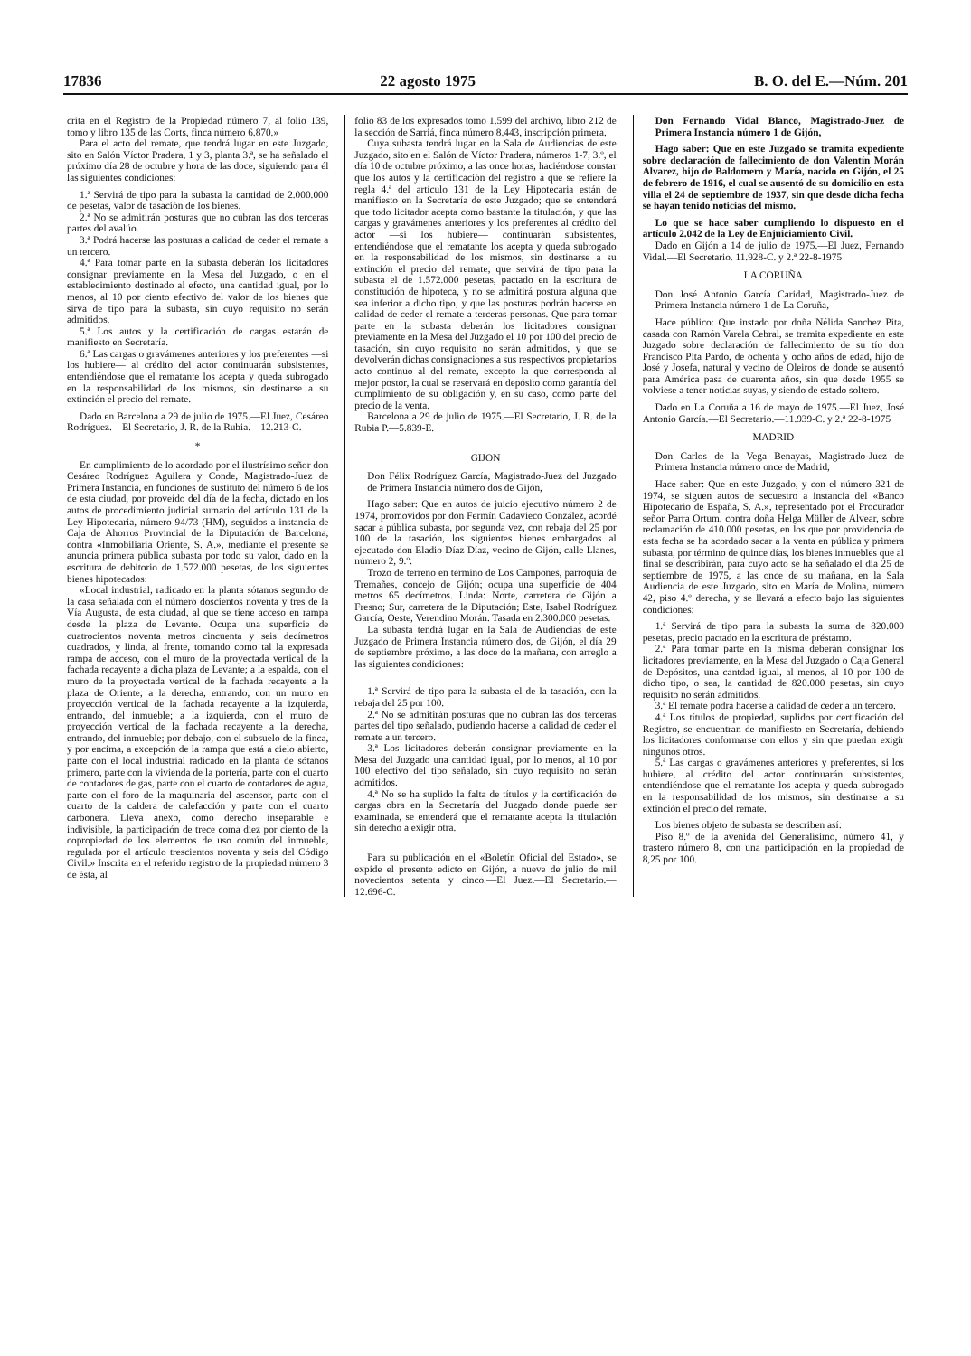17836 22 agosto 1975 B. O. del E.—Núm. 201
crita en el Registro de la Propiedad número 7, al folio 139, tomo y libro 135 de las Corts, finca número 6.870.»
Para el acto del remate, que tendrá lugar en este Juzgado, sito en Salón Víctor Pradera, 1 y 3, planta 3.ª, se ha señalado el próximo día 28 de octubre y hora de las doce, siguiendo para él las siguientes condiciones:
1.ª Servirá de tipo para la subasta la cantidad de 2.000.000 de pesetas, valor de tasación de los bienes.
2.ª No se admitirán posturas que no cubran las dos terceras partes del avalúo.
3.ª Podrá hacerse las posturas a calidad de ceder el remate a un tercero.
4.ª Para tomar parte en la subasta deberán los licitadores consignar previamente en la Mesa del Juzgado, o en el establecimiento destinado al efecto, una cantidad igual, por lo menos, al 10 por ciento efectivo del valor de los bienes que sirva de tipo para la subasta, sin cuyo requisito no serán admitidos.
5.ª Los autos y la certificación de cargas estarán de manifiesto en Secretaría.
6.ª Las cargas o gravámenes anteriores y los preferentes —si los hubiere— al crédito del actor continuarán subsistentes, entendiéndose que el rematante los acepta y queda subrogado en la responsabilidad de los mismos, sin destinarse a su extinción el precio del remate.
Dado en Barcelona a 29 de julio de 1975.—El Juez, Cesáreo Rodríguez.—El Secretario, J. R. de la Rubia.—12.213-C.
*
En cumplimiento de lo acordado por el ilustrísimo señor don Cesáreo Rodríguez Aguilera y Conde, Magistrado-Juez de Primera Instancia, en funciones de sustituto del número 6 de los de esta ciudad, por proveído del día de la fecha, dictado en los autos de procedimiento judicial sumario del artículo 131 de la Ley Hipotecaria, número 94/73 (HM), seguidos a instancia de Caja de Ahorros Provincial de la Diputación de Barcelona, contra «Inmobiliaria Oriente, S. A.», mediante el presente se anuncia primera pública subasta por todo su valor, dado en la escritura de debitorio de 1.572.000 pesetas, de los siguientes bienes hipotecados:
«Local industrial, radicado en la planta sótanos segundo de la casa señalada con el número doscientos noventa y tres de la Vía Augusta, de esta ciudad, al que se tiene acceso en rampa desde la plaza de Levante. Ocupa una superficie de cuatrocientos noventa metros cincuenta y seis decímetros cuadrados, y linda, al frente, tomando como tal la expresada rampa de acceso, con el muro de la proyectada vertical de la fachada recayente a dicha plaza de Levante; a la espalda, con el muro de la proyectada vertical de la fachada recayente a la plaza de Oriente; a la derecha, entrando, con un muro en proyección vertical de la fachada recayente a la izquierda, entrando, del inmueble; a la izquierda, con el muro de proyección vertical de la fachada recayente a la derecha, entrando, del inmueble; por debajo, con el subsuelo de la finca, y por encima, a excepción de la rampa que está a cielo abierto, parte con el local industrial radicado en la planta de sótanos primero, parte con la vivienda de la portería, parte con el cuarto de contadores de gas, parte con el cuarto de contadores de agua, parte con el foro de la maquinaria del ascensor, parte con el cuarto de la caldera de calefacción y parte con el cuarto carbonera. Lleva anexo, como derecho inseparable e indivisible, la participación de trece coma diez por ciento de la copropiedad de los elementos de uso común del inmueble, regulada por el artículo trescientos noventa y seis del Código Civil.» Inscrita en el referido registro de la propiedad número 3 de ésta, al
folio 83 de los expresados tomo 1.599 del archivo, libro 212 de la sección de Sarriá, finca número 8.443, inscripción primera.
Cuya subasta tendrá lugar en la Sala de Audiencias de este Juzgado, sito en el Salón de Víctor Pradera, números 1-7, 3.º, el día 10 de octubre próximo, a las once horas, haciéndose constar que los autos y la certificación del registro a que se refiere la regla 4.ª del artículo 131 de la Ley Hipotecaria están de manifiesto en la Secretaría de este Juzgado; que se entenderá que todo licitador acepta como bastante la titulación, y que las cargas y gravámenes anteriores y los preferentes al crédito del actor —si los hubiere— continuarán subsistentes, entendiéndose que el rematante los acepta y queda subrogado en la responsabilidad de los mismos, sin destinarse a su extinción el precio del remate; que servirá de tipo para la subasta el de 1.572.000 pesetas, pactado en la escritura de constitución de hipoteca, y no se admitirá postura alguna que sea inferior a dicho tipo, y que las posturas podrán hacerse en calidad de ceder el remate a terceras personas. Que para tomar parte en la subasta deberán los licitadores consignar previamente en la Mesa del Juzgado el 10 por 100 del precio de tasación, sin cuyo requisito no serán admitidos, y que se devolverán dichas consignaciones a sus respectivos propietarios acto continuo al del remate, excepto la que corresponda al mejor postor, la cual se reservará en depósito como garantía del cumplimiento de su obligación y, en su caso, como parte del precio de la venta.
Barcelona a 29 de julio de 1975.—El Secretario, J. R. de la Rubia P.—5.839-E.
GIJON
Don Félix Rodríguez García, Magistrado-Juez del Juzgado de Primera Instancia número dos de Gijón,
Hago saber: Que en autos de juicio ejecutivo número 2 de 1974, promovidos por don Fermín Cadavieco González, acordé sacar a pública subasta, por segunda vez, con rebaja del 25 por 100 de la tasación, los siguientes bienes embargados al ejecutado don Eladio Díaz Díaz, vecino de Gijón, calle Llanes, número 2, 9.º:
Trozo de terreno en término de Los Campones, parroquia de Tremañes, concejo de Gijón; ocupa una superficie de 404 metros 65 decímetros. Linda: Norte, carretera de Gijón a Fresno; Sur, carretera de la Diputación; Este, Isabel Rodríguez García; Oeste, Verendino Morán. Tasada en 2.300.000 pesetas.
La subasta tendrá lugar en la Sala de Audiencias de este Juzgado de Primera Instancia número dos, de Gijón, el día 29 de septiembre próximo, a las doce de la mañana, con arreglo a las siguientes condiciones:
1.ª Servirá de tipo para la subasta el de la tasación, con la rebaja del 25 por 100.
2.ª No se admitirán posturas que no cubran las dos terceras partes del tipo señalado, pudiendo hacerse a calidad de ceder el remate a un tercero.
3.ª Los licitadores deberán consignar previamente en la Mesa del Juzgado una cantidad igual, por lo menos, al 10 por 100 efectivo del tipo señalado, sin cuyo requisito no serán admitidos.
4.ª No se ha suplido la falta de títulos y la certificación de cargas obra en la Secretaría del Juzgado donde puede ser examinada, se entenderá que el rematante acepta la titulación sin derecho a exigir otra.
Para su publicación en el «Boletín Oficial del Estado», se expide el presente edicto en Gijón, a nueve de julio de mil novecientos setenta y cinco.—El Juez.—El Secretario.—12.696-C.
Don Fernando Vidal Blanco, Magistrado-Juez de Primera Instancia número 1 de Gijón,
Hago saber: Que en este Juzgado se tramita expediente sobre declaración de fallecimiento de don Valentín Morán Alvarez, hijo de Baldomero y María, nacido en Gijón, el 25 de febrero de 1916, el cual se ausentó de su domicilio en esta villa el 24 de septiembre de 1937, sin que desde dicha fecha se hayan tenido noticias del mismo.
Lo que se hace saber cumpliendo lo dispuesto en el artículo 2.042 de la Ley de Enjuiciamiento Civil.
Dado en Gijón a 14 de julio de 1975.—El Juez, Fernando Vidal.—El Secretario. 11.928-C. y 2.ª 22-8-1975
LA CORUÑA
Don José Antonio García Caridad, Magistrado-Juez de Primera Instancia número 1 de La Coruña,
Hace público: Que instado por doña Nélida Sanchez Pita, casada con Ramón Varela Cebral, se tramita expediente en este Juzgado sobre declaración de fallecimiento de su tío don Francisco Pita Pardo, de ochenta y ocho años de edad, hijo de José y Josefa, natural y vecino de Oleiros de donde se ausentó para América pasa de cuarenta años, sin que desde 1955 se volviese a tener noticias suyas, y siendo de estado soltero.
Dado en La Coruña a 16 de mayo de 1975.—El Juez, José Antonio García.—El Secretario.—11.939-C. y 2.ª 22-8-1975
MADRID
Don Carlos de la Vega Benayas, Magistrado-Juez de Primera Instancia número once de Madrid,
Hace saber: Que en este Juzgado, y con el número 321 de 1974, se siguen autos de secuestro a instancia del «Banco Hipotecario de España, S. A.», representado por el Procurador señor Parra Ortum, contra doña Helga Müller de Alvear, sobre reclamación de 410.000 pesetas, en los que por providencia de esta fecha se ha acordado sacar a la venta en pública y primera subasta, por término de quince días, los bienes inmuebles que al final se describirán, para cuyo acto se ha señalado el día 25 de septiembre de 1975, a las once de su mañana, en la Sala Audiencia de este Juzgado, sito en María de Molina, número 42, piso 4.º derecha, y se llevará a efecto bajo las siguientes condiciones:
1.ª Servirá de tipo para la subasta la suma de 820.000 pesetas, precio pactado en la escritura de préstamo.
2.ª Para tomar parte en la misma deberán consignar los licitadores previamente, en la Mesa del Juzgado o Caja General de Depósitos, una cantdad igual, al menos, al 10 por 100 de dicho tipo, o sea, la cantidad de 820.000 pesetas, sin cuyo requisito no serán admitidos.
3.ª El remate podrá hacerse a calidad de ceder a un tercero.
4.ª Los títulos de propiedad, suplidos por certificación del Registro, se encuentran de manifiesto en Secretaría, debiendo los licitadores conformarse con ellos y sin que puedan exigir ningunos otros.
5.ª Las cargas o gravámenes anteriores y preferentes, si los hubiere, al crédito del actor continuarán subsistentes, entendiéndose que el rematante los acepta y queda subrogado en la responsabilidad de los mismos, sin destinarse a su extinción el precio del remate.
Los bienes objeto de subasta se describen así:
Piso 8.º de la avenida del Generalísimo, número 41, y trastero número 8, con una participación en la propiedad de 8,25 por 100.